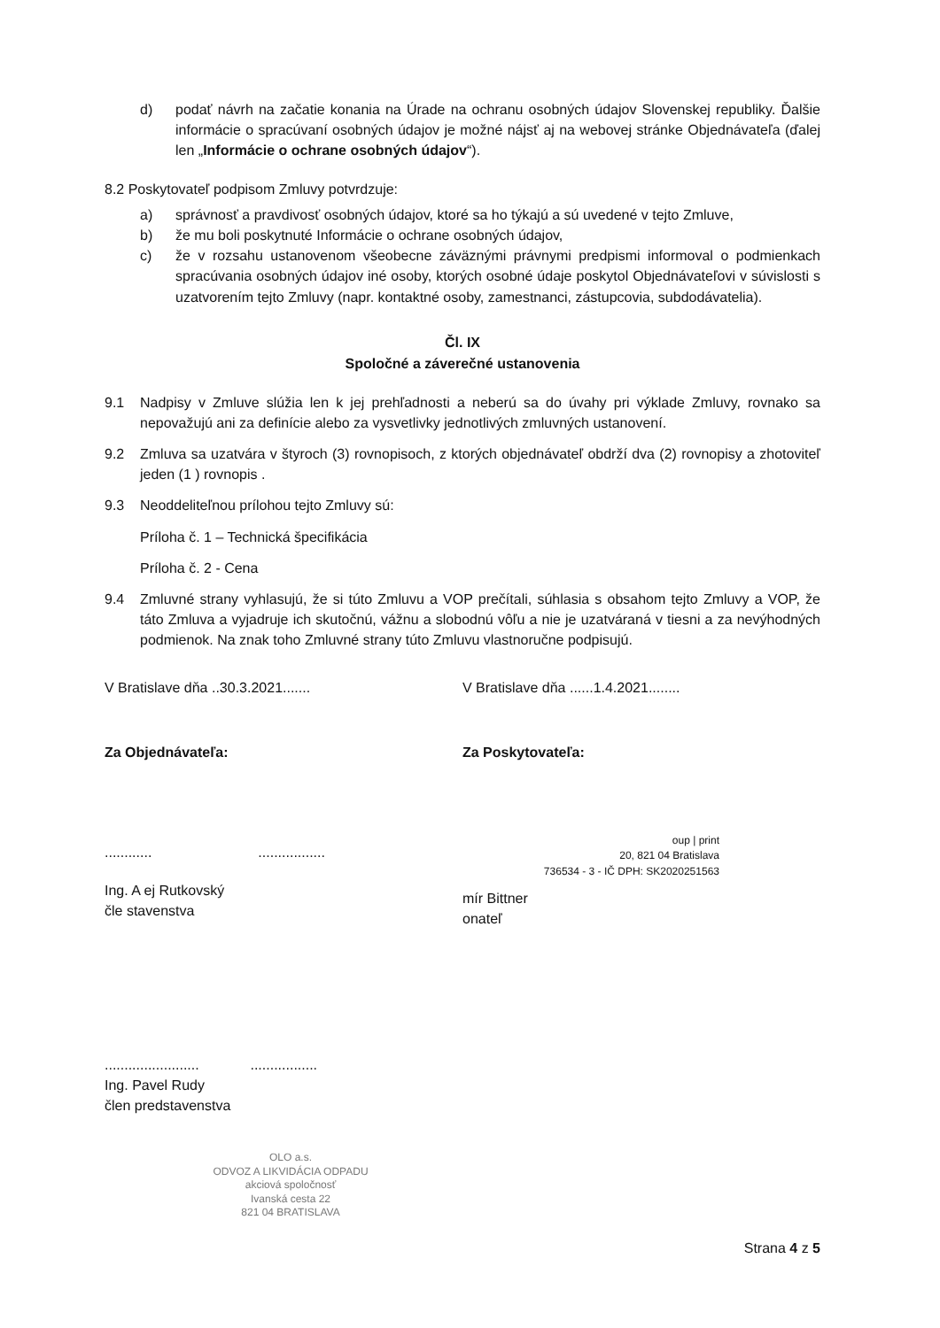d) podať návrh na začatie konania na Úrade na ochranu osobných údajov Slovenskej republiky. Ďalšie informácie o spracúvaní osobných údajov je možné nájsť aj na webovej stránke Objednávateľa (ďalej len „Informácie o ochrane osobných údajov“).
8.2 Poskytovateľ podpisom Zmluvy potvrdzuje:
a) správnosť a pravdivosť osobných údajov, ktoré sa ho týkajú a sú uvedené v tejto Zmluve,
b) že mu boli poskytnuté Informácie o ochrane osobných údajov,
c) že v rozsahu ustanovenom všeobecne záväznými právnymi predpismi informoval o podmienkach spracúvania osobných údajov iné osoby, ktorých osobné údaje poskytol Objednávateľovi v súvislosti s uzatvorením tejto Zmluvy (napr. kontaktné osoby, zamestnanci, zástupcovia, subdodávatelia).
Čl. IX
Spoločné a záverečné ustanovenia
9.1 Nadpisy v Zmluve slúžia len k jej prehľadnosti a neberú sa do úvahy pri výklade Zmluvy, rovnako sa nepovažujú ani za definície alebo za vysvetlivky jednotlivých zmluvných ustanovení.
9.2 Zmluva sa uzatvára v štyroch (3) rovnopisoch, z ktorých objednávateľ obdrží dva (2) rovnopisy a zhotoviteľ jeden (1 ) rovnopis .
9.3 Neoddeliteľnou prílohou tejto Zmluvy sú:
Príloha č. 1 – Technická špecifikácia
Príloha č. 2 - Cena
9.4 Zmluvné strany vyhlasujú, že si túto Zmluvu a VOP prečítali, súhlasia s obsahom tejto Zmluvy a VOP, že táto Zmluva a vyjadruje ich skutočnú, vážnu a slobodnú vôľu a nie je uzatváraná v tiesni a za nevýhodných podmienok. Na znak toho Zmluvné strany túto Zmluvu vlastnoručne podpisujú.
V Bratislave dňa ..30.3.2021.......
Za Objednávateľa:
............ .................
Ing. A ej Rutkovský
čle stavenstva
........................ .................
Ing. Pavel Rudy
člen predstavenstva
V Bratislave dňa ......1.4.2021........
Za Poskytovateľa:
oup | print
20, 821 04 Bratislava
736534 - 3 - IČ DPH: SK2020251563
mír Bittner
onateľ
OLO a.s.
ODVOZ A LIKVIDÁCIA ODPADU
akciová spoločnosť
Ivanská cesta 22
821 04 BRATISLAVA
Strana 4 z 5